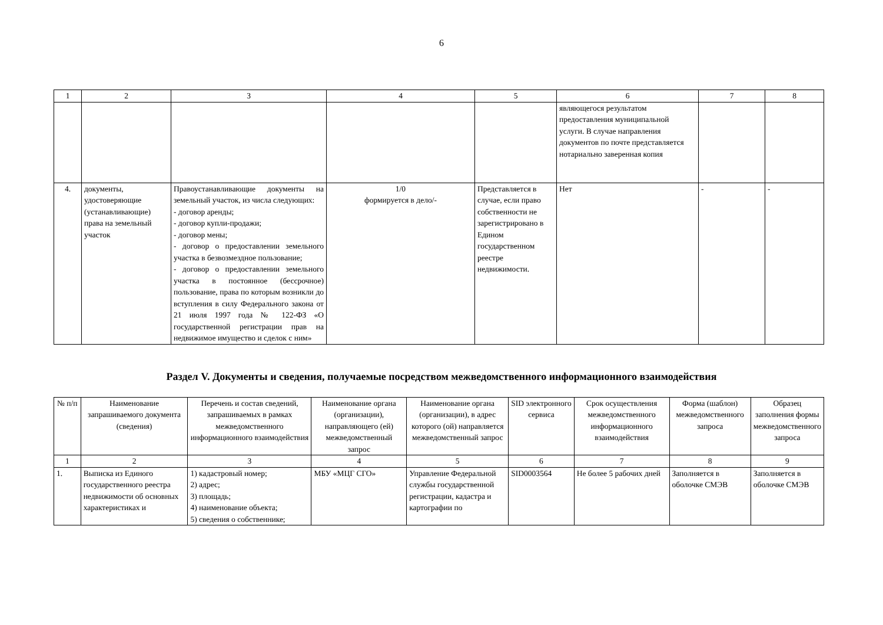6
| 1 | 2 | 3 | 4 | 5 | 6 | 7 | 8 |
| | | | | | являющегося результатом предоставления муниципальной услуги. В случае направления документов по почте представляется нотариально заверенная копия | | |
| 4. | документы, удостоверяющие (устанавливающие) права на земельный участок | Правоустанавливающие документы на земельный участок, из числа следующих: - договор аренды; - договор купли-продажи; - договор мены; - договор о предоставлении земельного участка в безвозмездное пользование; - договор о предоставлении земельного участка в постоянное (бессрочное) пользование, права по которым возникли до вступления в силу Федерального закона от 21 июля 1997 года № 122-ФЗ «О государственной регистрации прав на недвижимое имущество и сделок с ним» | 1/0 формируется в дело/- | Представляется в случае, если право собственности не зарегистрировано в Едином государственном реестре недвижимости. | Нет | - | - |
Раздел V. Документы и сведения, получаемые посредством межведомственного информационного взаимодействия
| № п/п | Наименование запрашиваемого документа (сведения) | Перечень и состав сведений, запрашиваемых в рамках межведомственного информационного взаимодействия | Наименование органа (организации), направляющего (ей) межведомственный запрос | Наименование органа (организации), в адрес которого (ой) направляется межведомственный запрос | SID электронного сервиса | Срок осуществления межведомственного информационного взаимодействия | Форма (шаблон) межведомственного запроса | Образец заполнения формы межведомственного запроса |
| --- | --- | --- | --- | --- | --- | --- | --- | --- |
| 1 | 2 | 3 | 4 | 5 | 6 | 7 | 8 | 9 |
| 1. | Выписка из Единого государственного реестра недвижимости об основных характеристиках и | 1) кадастровый номер; 2) адрес; 3) площадь; 4) наименование объекта; 5) сведения о собственнике; | МБУ «МЦГ СГО» | Управление Федеральной службы государственной регистрации, кадастра и картографии по | SID0003564 | Не более 5 рабочих дней | Заполняется в оболочке СМЭВ | Заполняется в оболочке СМЭВ |